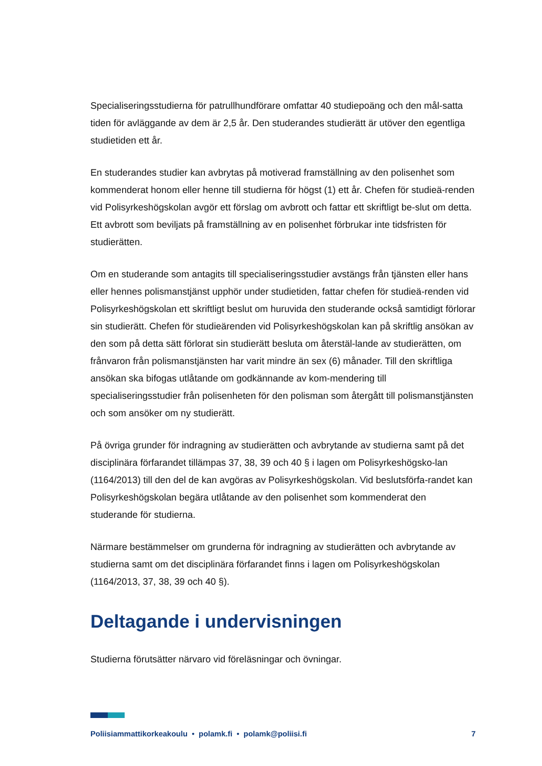Specialiseringsstudierna för patrullhundförare omfattar 40 studiepoäng och den mål-satta tiden för avläggande av dem är 2,5 år. Den studerandes studierätt är utöver den egentliga studietiden ett år.
En studerandes studier kan avbrytas på motiverad framställning av den polisenhet som kommenderat honom eller henne till studierna för högst (1) ett år. Chefen för studieä-renden vid Polisyrkeshögskolan avgör ett förslag om avbrott och fattar ett skriftligt be-slut om detta. Ett avbrott som beviljats på framställning av en polisenhet förbrukar inte tidsfristen för studierätten.
Om en studerande som antagits till specialiseringsstudier avstängs från tjänsten eller hans eller hennes polismanstjänst upphör under studietiden, fattar chefen för studieä-renden vid Polisyrkeshögskolan ett skriftligt beslut om huruvida den studerande också samtidigt förlorar sin studierätt. Chefen för studieärenden vid Polisyrkeshögskolan kan på skriftlig ansökan av den som på detta sätt förlorat sin studierätt besluta om återstäl-lande av studierätten, om frånvaron från polismanstjänsten har varit mindre än sex (6) månader. Till den skriftliga ansökan ska bifogas utlåtande om godkännande av kom-mendering till specialiseringsstudier från polisenheten för den polisman som återgått till polismanstjänsten och som ansöker om ny studierätt.
På övriga grunder för indragning av studierätten och avbrytande av studierna samt på det disciplinära förfarandet tillämpas 37, 38, 39 och 40 § i lagen om Polisyrkeshögsko-lan (1164/2013) till den del de kan avgöras av Polisyrkeshögskolan. Vid beslutsförfa-randet kan Polisyrkeshögskolan begära utlåtande av den polisenhet som kommenderat den studerande för studierna.
Närmare bestämmelser om grunderna för indragning av studierätten och avbrytande av studierna samt om det disciplinära förfarandet finns i lagen om Polisyrkeshögskolan (1164/2013, 37, 38, 39 och 40 §).
Deltagande i undervisningen
Studierna förutsätter närvaro vid föreläsningar och övningar.
Poliisiammattikorkeakoulu • polamk.fi • polamk@poliisi.fi 7